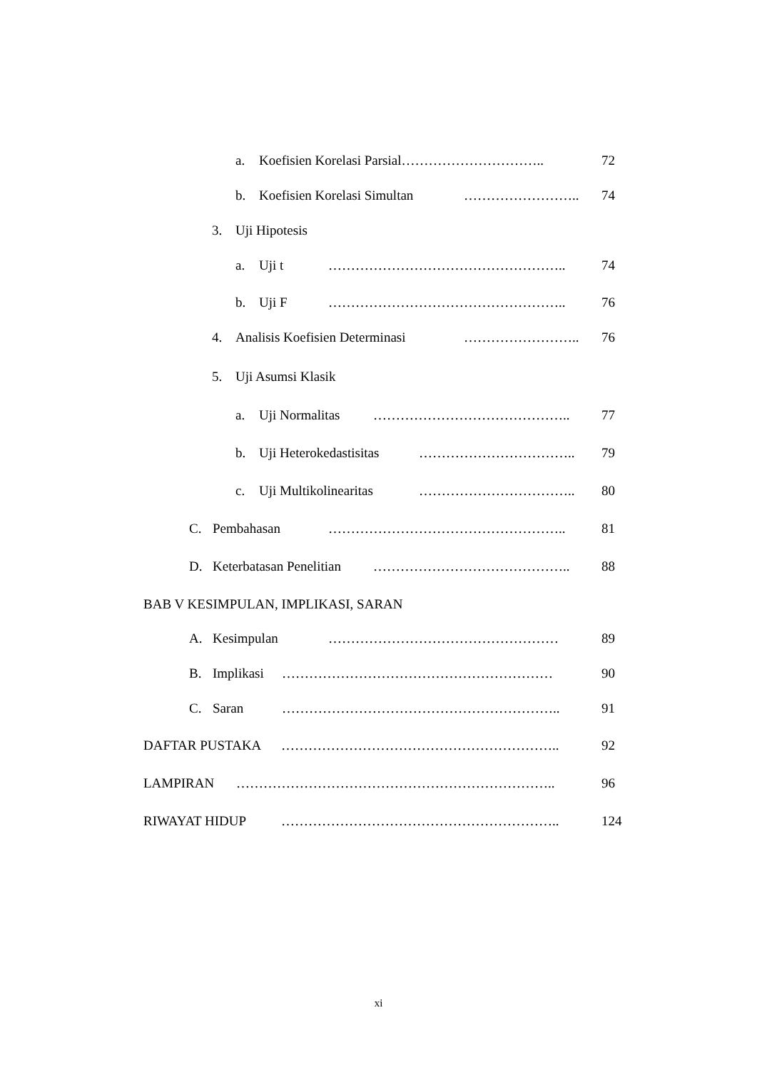a. Koefisien Korelasi Parsial………………………….. 72
b. Koefisien Korelasi Simultan …………………….. 74
3. Uji Hipotesis
a. Uji t …………………………………………….. 74
b. Uji F …………………………………………….. 76
4. Analisis Koefisien Determinasi …………………….. 76
5. Uji Asumsi Klasik
a. Uji Normalitas …………………………………….. 77
b. Uji Heterokedastisitas …………………………….. 79
c. Uji Multikolinearitas …………………………….. 80
C. Pembahasan …………………………………………….. 81
D. Keterbatasan Penelitian …………………………………….. 88
BAB V KESIMPULAN, IMPLIKASI, SARAN
A. Kesimpulan …………………………………………… 89
B. Implikasi …………………………………………………… 90
C. Saran …………………………………………………….. 91
DAFTAR PUSTAKA …………………………………………………….. 92
LAMPIRAN …………………………………………………………….. 96
RIWAYAT HIDUP …………………………………………………….. 124
xi